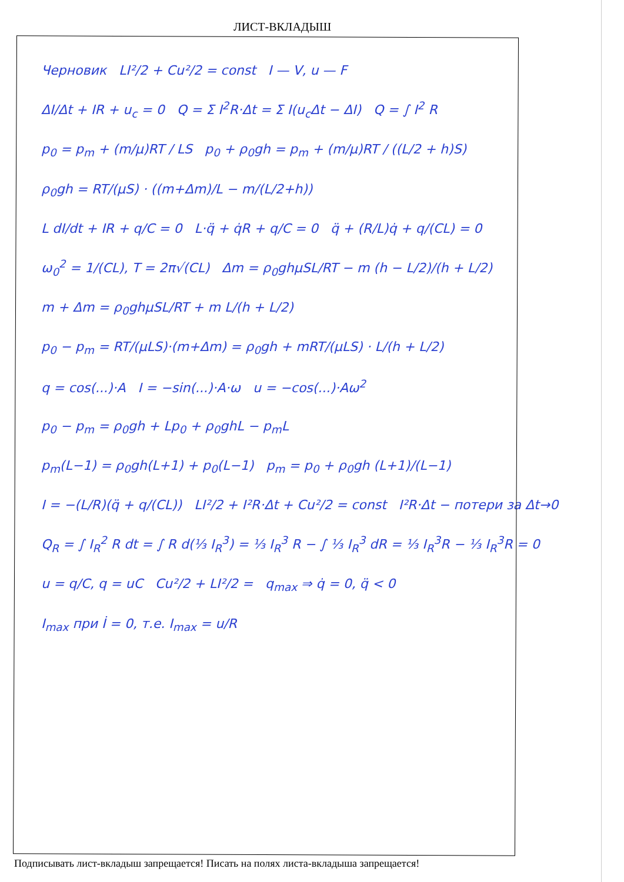ЛИСТ-ВКЛАДЫШ
Черновик LI²/2 + Cu²/2 = const I — V, u — F
ΔI/Δt + IR + u<sub>c</sub> = 0 Q = Σ I<sup>2</sup>R·Δt = Σ I(u<sub>c</sub>Δt − ΔI) Q = ∫ I<sup>2</sup> R
p<sub>0</sub> = p<sub>m</sub> + (m/μ)RT / LS p<sub>0</sub> + ρ<sub>0</sub>gh = p<sub>m</sub> + (m/μ)RT / ((L/2 + h)S)
ρ<sub>0</sub>gh = RT/(μS) · ((m+Δm)/L − m/(L/2+h))
L dI/dt + IR + q/C = 0 L·q̈ + q̇R + q/C = 0 q̈ + (R/L)q̇ + q/(CL) = 0
ω<sub>0</sub><sup>2</sup> = 1/(CL), T = 2π√(CL) Δm = ρ<sub>0</sub>ghμSL/RT − m (h − L/2)/(h + L/2)
m + Δm = ρ<sub>0</sub>ghμSL/RT + m L/(h + L/2)
p<sub>0</sub> − p<sub>m</sub> = RT/(μLS)·(m+Δm) = ρ<sub>0</sub>gh + mRT/(μLS) · L/(h + L/2)
q = cos(...)·A I = −sin(...)·A·ω u = −cos(...)·Aω<sup>2</sup>
p<sub>0</sub> − p<sub>m</sub> = ρ<sub>0</sub>gh + Lp<sub>0</sub> + ρ<sub>0</sub>ghL − p<sub>m</sub>L
p<sub>m</sub>(L−1) = ρ<sub>0</sub>gh(L+1) + p<sub>0</sub>(L−1) p<sub>m</sub> = p<sub>0</sub> + ρ<sub>0</sub>gh (L+1)/(L−1)
I = −(L/R)(q̈ + q/(CL)) LI²/2 + I²R·Δt + Cu²/2 = const I²R·Δt − потери за Δt→0
Q<sub>R</sub> = ∫ I<sub>R</sub><sup>2</sup> R dt = ∫ R d(⅓ I<sub>R</sub><sup>3</sup>) = ⅓ I<sub>R</sub><sup>3</sup> R − ∫ ⅓ I<sub>R</sub><sup>3</sup> dR = ⅓ I<sub>R</sub><sup>3</sup>R − ⅓ I<sub>R</sub><sup>3</sup>R = 0
u = q/C, q = uC Cu²/2 + LI²/2 = q<sub>max</sub> ⇒ q̇ = 0, q̈ < 0
I<sub>max</sub> при İ = 0, т.е. I<sub>max</sub> = u/R
Подписывать лист-вкладыш запрещается! Писать на полях листа-вкладыша запрещается!